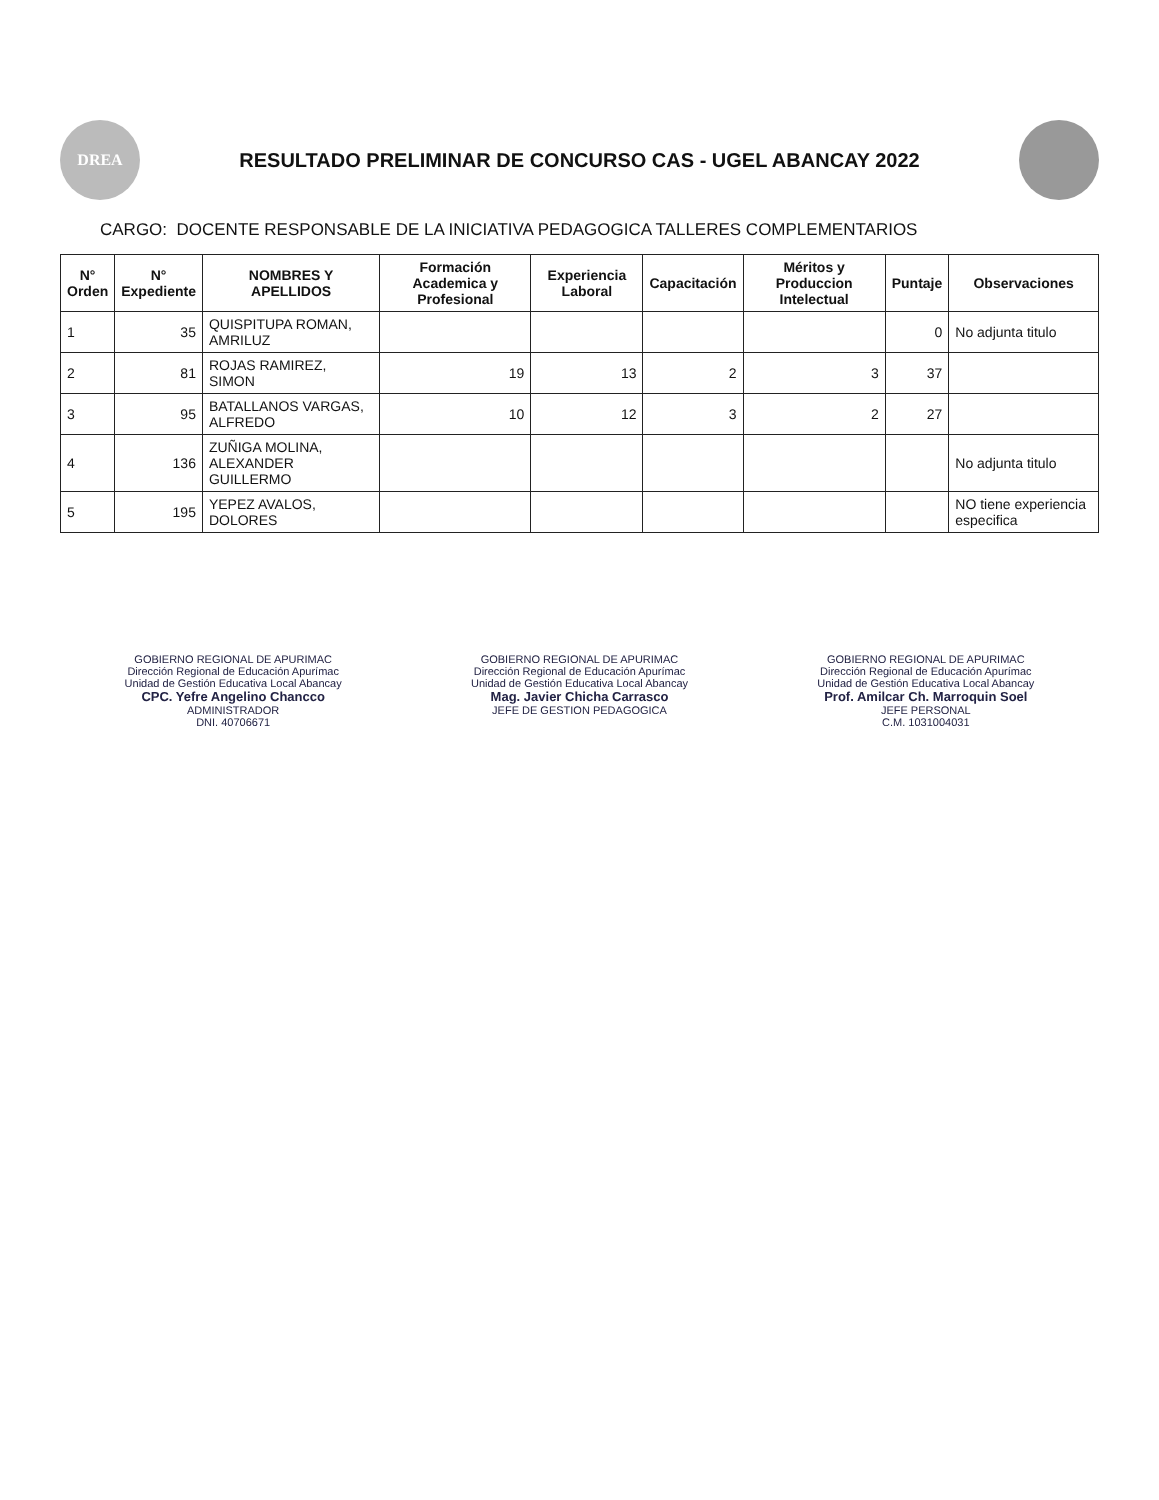DREA
RESULTADO PRELIMINAR DE CONCURSO CAS - UGEL ABANCAY 2022
CARGO: DOCENTE RESPONSABLE DE LA INICIATIVA PEDAGOGICA TALLERES COMPLEMENTARIOS
| N° Orden | N° Expediente | NOMBRES Y APELLIDOS | Formación Academica y Profesional | Experiencia Laboral | Capacitación | Méritos y Produccion Intelectual | Puntaje | Observaciones |
| --- | --- | --- | --- | --- | --- | --- | --- | --- |
| 1 | 35 | QUISPITUPA ROMAN, AMRILUZ | | | | | 0 | No adjunta titulo |
| 2 | 81 | ROJAS RAMIREZ, SIMON | 19 | 13 | 2 | 3 | 37 | |
| 3 | 95 | BATALLANOS VARGAS, ALFREDO | 10 | 12 | 3 | 2 | 27 | |
| 4 | 136 | ZUÑIGA MOLINA, ALEXANDER GUILLERMO | | | | | | No adjunta titulo |
| 5 | 195 | YEPEZ AVALOS, DOLORES | | | | | | NO tiene experiencia especifica |
GOBIERNO REGIONAL DE APURIMAC
Dirección Regional de Educación Apurímac
Unidad de Gestión Educativa Local Abancay
CPC. Yefre Angelino Chancco
ADMINISTRADOR
DNI. 40706671
GOBIERNO REGIONAL DE APURIMAC
Dirección Regional de Educación Apurímac
Unidad de Gestión Educativa Local Abancay
Mag. Javier Chicha Carrasco
JEFE DE GESTION PEDAGOGICA
GOBIERNO REGIONAL DE APURIMAC
Dirección Regional de Educación Apurímac
Unidad de Gestión Educativa Local Abancay
Prof. Amilcar Ch. Marroquin Soel
JEFE PERSONAL
C.M. 1031004031